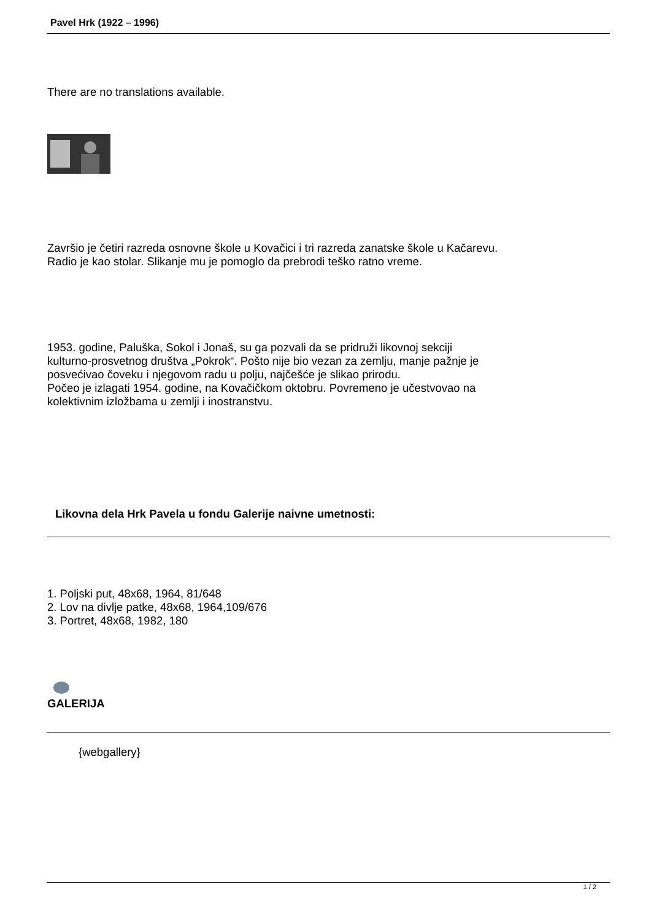Pavel Hrk (1922 – 1996)
There are no translations available.
Završio je četiri razreda osnovne škole u Kovačici i tri razreda zanatske škole u Kačarevu.
Radio je kao stolar. Slikanje mu je pomoglo da prebrodi teško ratno vreme.
1953. godine, Paluška, Sokol i Jonaš, su ga pozvali da se pridruži likovnoj sekciji
kulturno-prosvetnog društva „Pokrok“. Pošto nije bio vezan za zemlju, manje pažnje je
posvećivao čoveku i njegovom radu u polju, najčešće je slikao prirodu.
Počeo je izlagati 1954. godine, na Kovačičkom oktobru. Povremeno je učestvovao na
kolektivnim izložbama u zemlji i inostranstvu.
Likovna dela Hrk Pavela u fondu Galerije naivne umetnosti:
1. Poljski put, 48x68, 1964, 81/648
2. Lov na divlje patke, 48x68, 1964,109/676
3. Portret, 48x68, 1982, 180
GALERIJA
{webgallery}
1 / 2